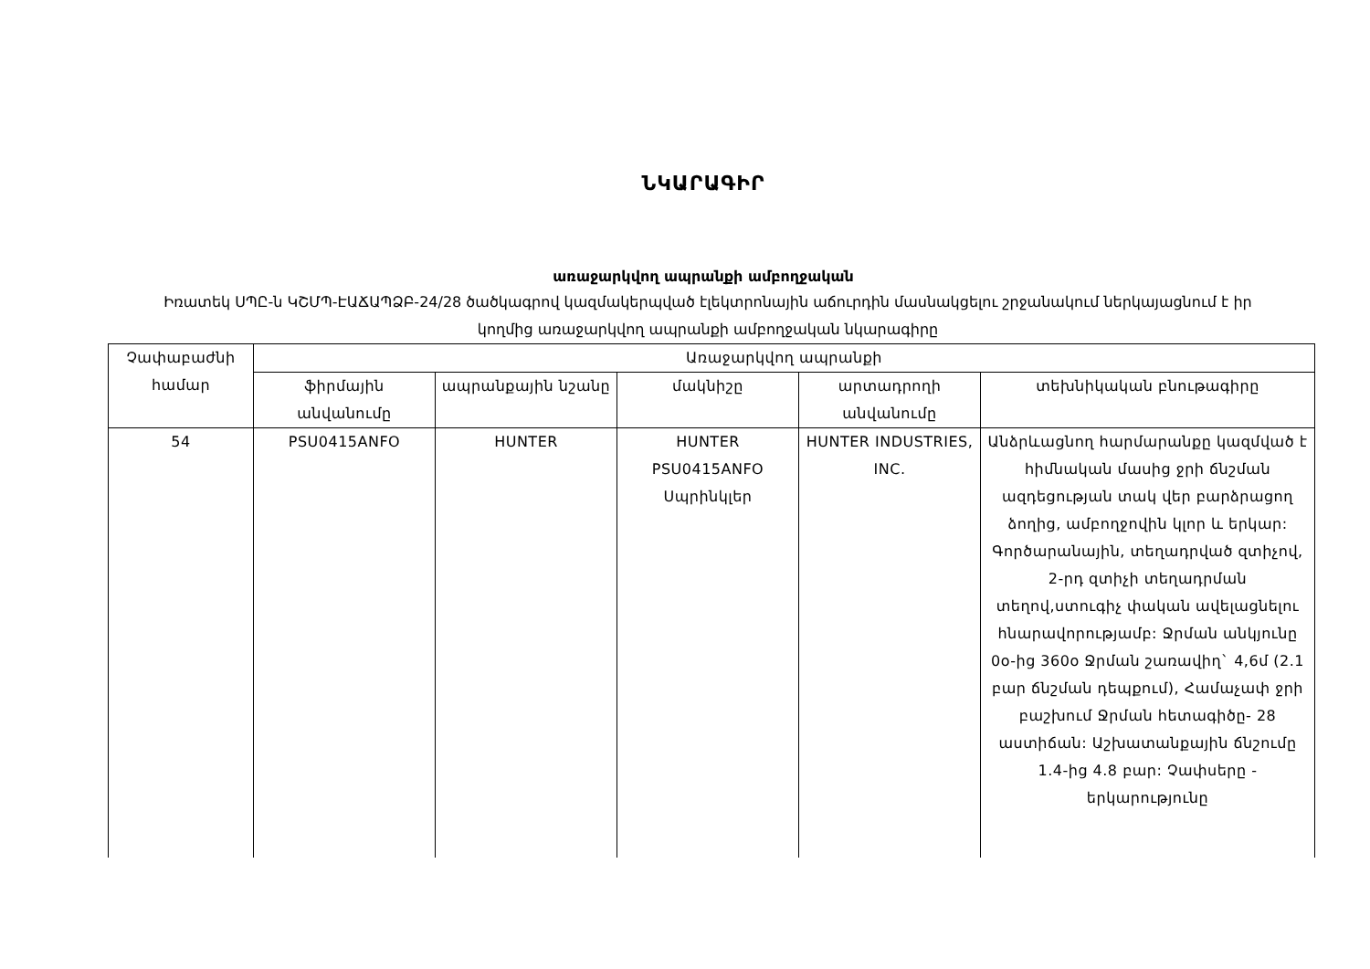ՆԿԱՐԱԳԻՐ
առաջարկվող ապրանքի ամբողջական
Իռատեկ ՍՊԸ-ն ԿՇՄՊ-ԷԱՃԱՊՁԲ-24/28 ծածկագրով կազմակերպված էլեկտրոնային աճուրդին մասնակցելու շրջանակում ներկայացնում է իր կողմից առաջարկվող ապրանքի ամբողջական նկարագիրը
| Չափաբաժնի համար | Առաջարկվող ապրանքի | | | | |
| --- | --- | --- | --- | --- | --- |
| | ֆիրմային անվանումը | ապրանքային նշանը | մակնիշը | արտադրողի անվանումը | տեխնիկական բնութագիրը |
| 54 | PSU0415ANFO | HUNTER | HUNTER PSU0415ANFO Սպրինկլեր | HUNTER INDUSTRIES, INC. | Անձրևացնող հարմարանքը կազմված է հիմնական մասից ջրի ճնշման ազդեցության տակ վեր բարձրացող ձողից, ամբողջովին կլոր և երկար: Գործարանային, տեղադրված զտիչով, 2-րդ զտիչի տեղադրման տեղով,ստուգիչ փական ավելացնելու հնարավորությամբ: Ջրման անկյունը 0o-ից 360o Ջրման շառավիղ` 4,6մ (2.1 բար ճնշման դեպքում), Համաչափ ջրի բաշխում Ջրման հետագիծը- 28 աստիճան: Աշխատանքային ճնշումը 1.4-ից 4.8 բար: Չափսերը - երկարությունը |